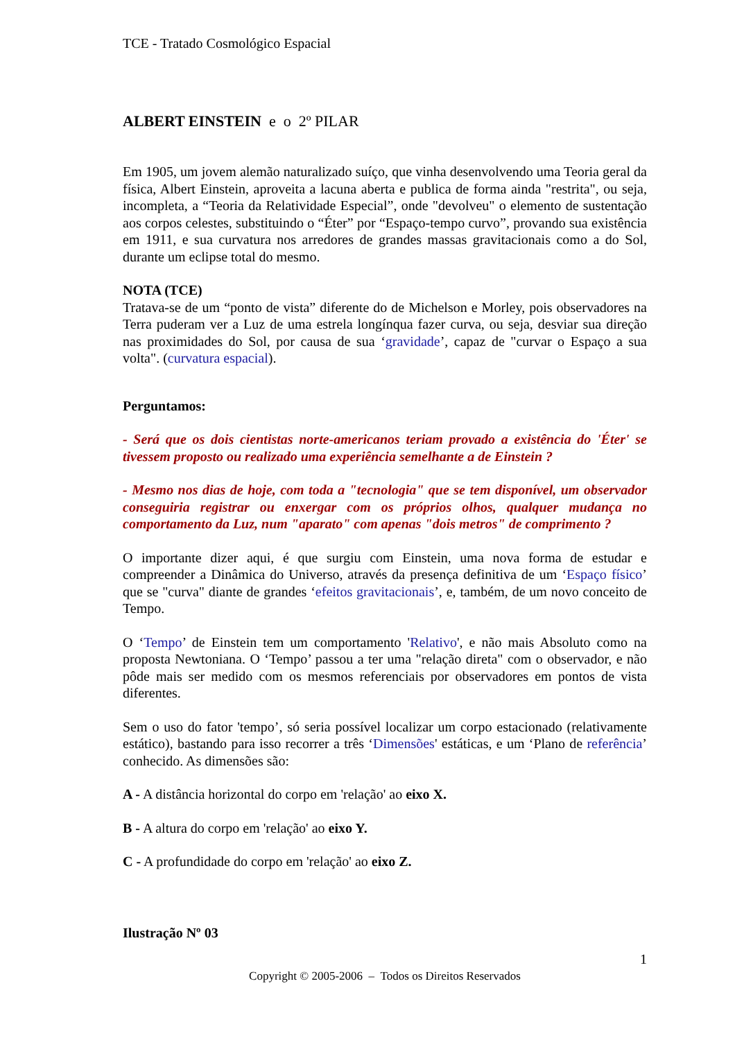TCE - Tratado Cosmológico Espacial
ALBERT EINSTEIN e o 2º PILAR
Em 1905, um jovem alemão naturalizado suíço, que vinha desenvolvendo uma Teoria geral da física, Albert Einstein, aproveita a lacuna aberta e publica de forma ainda "restrita", ou seja, incompleta, a “Teoria da Relatividade Especial”, onde "devolveu" o elemento de sustentação aos corpos celestes, substituindo o “Éter” por “Espaço-tempo curvo”, provando sua existência em 1911, e sua curvatura nos arredores de grandes massas gravitacionais como a do Sol, durante um eclipse total do mesmo.
NOTA (TCE)
Tratava-se de um “ponto de vista” diferente do de Michelson e Morley, pois observadores na Terra puderam ver a Luz de uma estrela longínqua fazer curva, ou seja, desviar sua direção nas proximidades do Sol, por causa de sua ‘gravidade’, capaz de "curvar o Espaço a sua volta". (curvatura espacial).
Perguntamos:
- Será que os dois cientistas norte-americanos teriam provado a existência do 'Éter' se tivessem proposto ou realizado uma experiência semelhante a de Einstein ?
- Mesmo nos dias de hoje, com toda a "tecnologia" que se tem disponível, um observador conseguiria registrar ou enxergar com os próprios olhos, qualquer mudança no comportamento da Luz, num "aparato" com apenas "dois metros" de comprimento ?
O importante dizer aqui, é que surgiu com Einstein, uma nova forma de estudar e compreender a Dinâmica do Universo, através da presença definitiva de um ‘Espaço físico’ que se "curva" diante de grandes ‘efeitos gravitacionais’, e, também, de um novo conceito de Tempo.
O ‘Tempo’ de Einstein tem um comportamento 'Relativo', e não mais Absoluto como na proposta Newtoniana. O ‘Tempo’ passou a ter uma "relação direta" com o observador, e não pôde mais ser medido com os mesmos referenciais por observadores em pontos de vista diferentes.
Sem o uso do fator 'tempo’, só seria possível localizar um corpo estacionado (relativamente estático), bastando para isso recorrer a três ‘Dimensões' estáticas, e um ‘Plano de referência’ conhecido. As dimensões são:
A - A distância horizontal do corpo em 'relação' ao eixo X.
B - A altura do corpo em 'relação' ao eixo Y.
C - A profundidade do corpo em 'relação' ao eixo Z.
Ilustração Nº 03
1
Copyright © 2005-2006 – Todos os Direitos Reservados